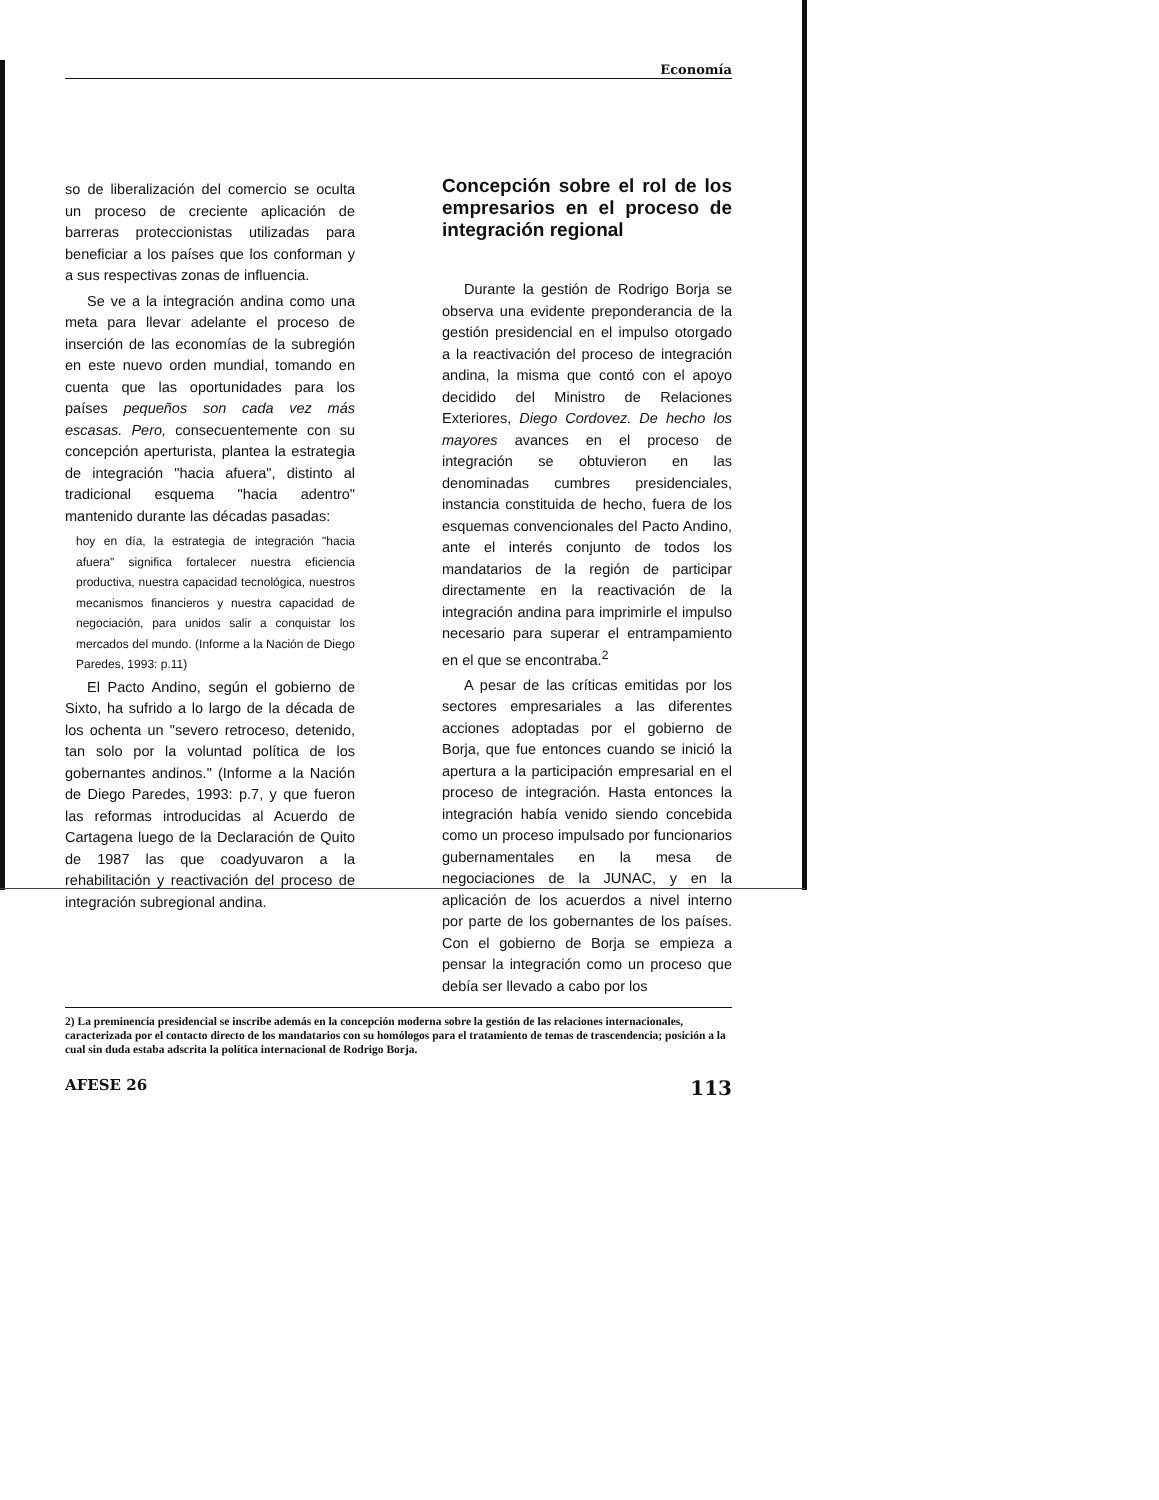Economía
so de liberalización del comercio se oculta un proceso de creciente aplicación de barreras proteccionistas utilizadas para beneficiar a los países que los conforman y a sus respectivas zonas de influencia.
Se ve a la integración andina como una meta para llevar adelante el proceso de inserción de las economías de la subregión en este nuevo orden mundial, tomando en cuenta que las oportunidades para los países pequeños son cada vez más escasas. Pero, consecuentemente con su concepción aperturista, plantea la estrategia de integración "hacia afuera", distinto al tradicional esquema "hacia adentro" mantenido durante las décadas pasadas:
hoy en día, la estrategia de integración "hacia afuera" significa fortalecer nuestra eficiencia productiva, nuestra capacidad tecnológica, nuestros mecanismos financieros y nuestra capacidad de negociación, para unidos salir a conquistar los mercados del mundo. (Informe a la Nación de Diego Paredes, 1993: p.11)
El Pacto Andino, según el gobierno de Sixto, ha sufrido a lo largo de la década de los ochenta un "severo retroceso, detenido, tan solo por la voluntad política de los gobernantes andinos." (Informe a la Nación de Diego Paredes, 1993: p.7, y que fueron las reformas introducidas al Acuerdo de Cartagena luego de la Declaración de Quito de 1987 las que coadyuvaron a la rehabilitación y reactivación del proceso de integración subregional andina.
Concepción sobre el rol de los empresarios en el proceso de integración regional
Durante la gestión de Rodrigo Borja se observa una evidente preponderancia de la gestión presidencial en el impulso otorgado a la reactivación del proceso de integración andina, la misma que contó con el apoyo decidido del Ministro de Relaciones Exteriores, Diego Cordovez. De hecho los mayores avances en el proceso de integración se obtuvieron en las denominadas cumbres presidenciales, instancia constituida de hecho, fuera de los esquemas convencionales del Pacto Andino, ante el interés conjunto de todos los mandatarios de la región de participar directamente en la reactivación de la integración andina para imprimirle el impulso necesario para superar el entrampamiento en el que se encontraba.<sup>2</sup>
A pesar de las críticas emitidas por los sectores empresariales a las diferentes acciones adoptadas por el gobierno de Borja, que fue entonces cuando se inició la apertura a la participación empresarial en el proceso de integración. Hasta entonces la integración había venido siendo concebida como un proceso impulsado por funcionarios gubernamentales en la mesa de negociaciones de la JUNAC, y en la aplicación de los acuerdos a nivel interno por parte de los gobernantes de los países. Con el gobierno de Borja se empieza a pensar la integración como un proceso que debía ser llevado a cabo por los
2) La preminencia presidencial se inscribe además en la concepción moderna sobre la gestión de las relaciones internacionales, caracterizada por el contacto directo de los mandatarios con su homólogos para el tratamiento de temas de trascendencia; posición a la cual sin duda estaba adscrita la política internacional de Rodrigo Borja.
AFESE 26 113